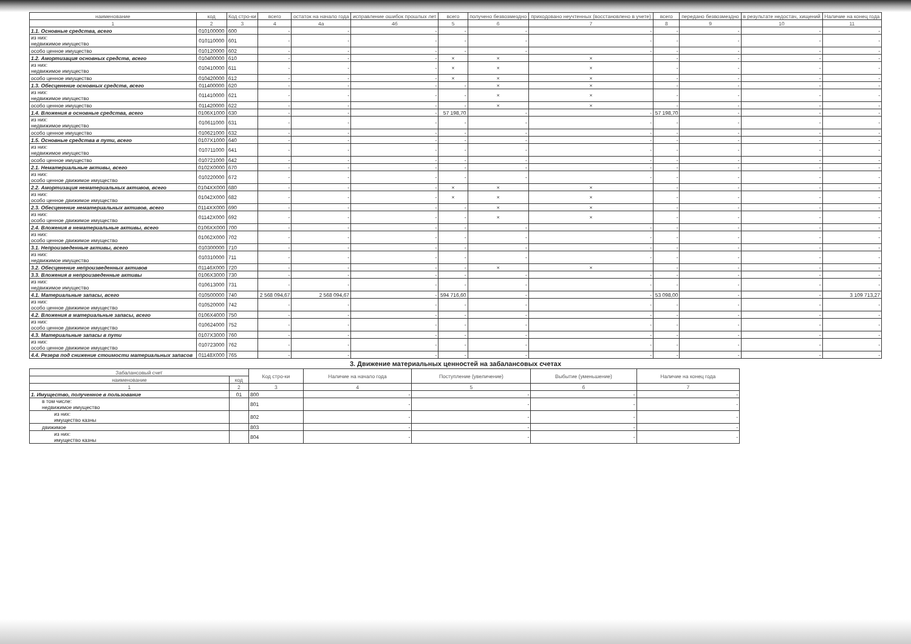| наименование | код | Код стро-ки | всего | остаток на начало года | исправление ошибок прошлых лет | всего | получено безвозмездно | приходовано неучтенных (восстановлено в учете) | всего | передано безвозмездно | в результате недостач, хищений | Наличие на конец года |
| --- | --- | --- | --- | --- | --- | --- | --- | --- | --- | --- | --- | --- |
| 1 | 2 | 3 | 4 | 4а | 4б | 5 | 6 | 7 | 8 | 9 | 10 | 11 |
| 1.1. Основные средства, всего | 010100000 | 600 | - | - | - | - | - | - | - | - | - | - |
| из них: недвижимое имущество | 010110000 | 601 | - | - | - | - | - | - | - | - | - | - |
| особо ценное имущество | 010120000 | 602 | - | - | - | - | - | - | - | - | - | - |
| 1.2. Амортизация основных средств, всего | 010400000 | 610 | - | - | - | × | × | × | - | - | - | - |
| из них: недвижимое имущество | 010410000 | 611 | - | - | - | × | × | × | - | - | - | - |
| особо ценное имущество | 010420000 | 612 | - | - | - | × | × | × | - | - | - | - |
| 1.3. Обесценение основных средств, всего | 011400000 | 620 | - | - | - | - | × | × | - | - | - | - |
| из них: недвижимое имущество | 011410000 | 621 | - | - | - | - | × | × | - | - | - | - |
| особо ценное имущество | 011420000 | 622 | - | - | - | - | × | × | - | - | - | - |
| 1.4. Вложения в основные средства, всего | 0106X1000 | 630 | - | - | - | 57 198,70 | - | - | 57 198,70 | - | - | - |
| из них: недвижимое имущество | 010611000 | 631 | - | - | - | - | - | - | - | - | - | - |
| особо ценное имущество | 010621000 | 632 | - | - | - | - | - | - | - | - | - | - |
| 1.5. Основные средства в пути, всего | 0107X1000 | 640 | - | - | - | - | - | - | - | - | - | - |
| из них: недвижимое имущество | 010711000 | 641 | - | - | - | - | - | - | - | - | - | - |
| особо ценное имущество | 010721000 | 642 | - | - | - | - | - | - | - | - | - | - |
| 2.1. Нематериальные активы, всего | 0102X0000 | 670 | - | - | - | - | - | - | - | - | - | - |
| из них: особо ценное движимое имущество | 010220000 | 672 | - | - | - | - | - | - | - | - | - | - |
| 2.2. Амортизация нематериальных активов, всего | 0104XX000 | 680 | - | - | - | × | × | × | - | - | - | - |
| из них: особо ценное движимое имущество | 01042X000 | 682 | - | - | - | × | × | × | - | - | - | - |
| 2.3. Обесценение нематериальных активов, всего | 0114XX000 | 690 | - | - | - | - | × | × | - | - | - | - |
| из них: особо ценное движимое имущество | 01142X000 | 692 | - | - | - | - | × | × | - | - | - | - |
| 2.4. Вложения в нематериальные активы, всего | 0106XX000 | 700 | - | - | - | - | - | - | - | - | - | - |
| из них: особо ценное движимое имущество | 01062X000 | 702 | - | - | - | - | - | - | - | - | - | - |
| 3.1. Непроизведенные активы, всего | 010300000 | 710 | - | - | - | - | - | - | - | - | - | - |
| из них: недвижимое имущество | 010310000 | 711 | - | - | - | - | - | - | - | - | - | - |
| 3.2. Обесценение непроизведенных активов | 01146X000 | 720 | - | - | - | - | × | × | - | - | - | - |
| 3.3. Вложения в непроизведенные активы | 0106X3000 | 730 | - | - | - | - | - | - | - | - | - | - |
| из них: недвижимое имущество | 010613000 | 731 | - | - | - | - | - | - | - | - | - | - |
| 4.1. Материальные запасы, всего | 010500000 | 740 | 2 568 094,67 | 2 568 094,67 | - | 594 716,60 | - | - | 53 098,00 | - | - | 3 109 713,27 |
| из них: особо ценное движимое имущество | 010520000 | 742 | - | - | - | - | - | - | - | - | - | - |
| 4.2. Вложения в материальные запасы, всего | 0106X4000 | 750 | - | - | - | - | - | - | - | - | - | - |
| из них: особо ценное движимое имущество | 010624000 | 752 | - | - | - | - | - | - | - | - | - | - |
| 4.3. Материальные запасы в пути | 0107X3000 | 760 | - | - | - | - | - | - | - | - | - | - |
| из них: особо ценное движимое имущество | 010723000 | 762 | - | - | - | - | - | - | - | - | - | - |
| 4.4. Резерв под снижение стоимости материальных запасов | 01148X000 | 765 | - | - | - | - | - | - | - | - | - | - |
3. Движение материальных ценностей на забалансовых счетах
| Забалансовый счет | | Код стро-ки | Наличие на начало года | Поступление (увеличение) | Выбытие (уменьшение) | Наличие на конец года |
| --- | --- | --- | --- | --- | --- | --- |
| наименование | код | | | | | |
| 1 | 2 | 3 | 4 | 5 | 6 | 7 |
| 1. Имущество, полученное в пользование | 01 | 800 | - | - | - | - |
| в том числе: недвижимое имущество | | 801 | - | - | - | - |
| из них: имущество казны | | 802 | - | - | - | - |
| движимое | | 803 | - | - | - | - |
| из них: имущество казны | | 804 | - | - | - | - |